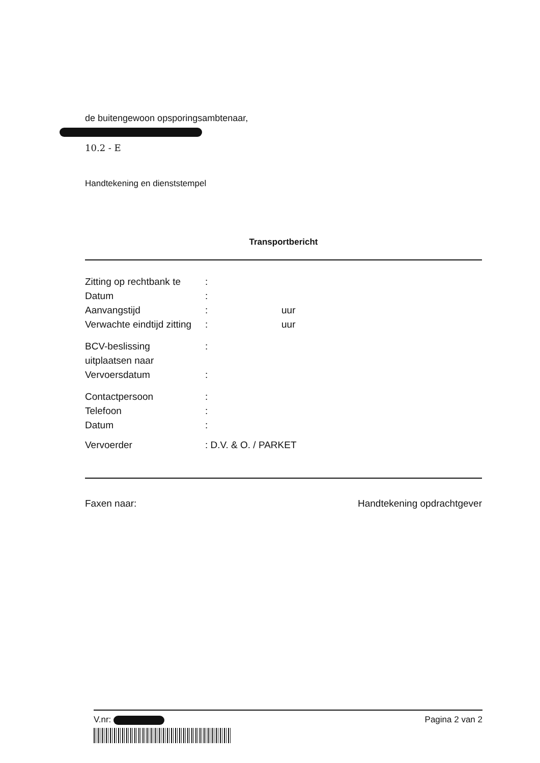de buitengewoon opsporingsambtenaar,
10.2 - E
Handtekening en dienststempel
Transportbericht
| Zitting op rechtbank te | : | |
| Datum | : | |
| Aanvangstijd | : | uur |
| Verwachte eindtijd zitting | : | uur |
| BCV-beslissing | : | |
| uitplaatsen naar | | |
| Vervoersdatum | : | |
| Contactpersoon | : | |
| Telefoon | : | |
| Datum | : | |
| Vervoerder | : D.V. & O. / PARKET | |
Faxen naar: Handtekening opdrachtgever
V.nr: Pagina 2 van 2